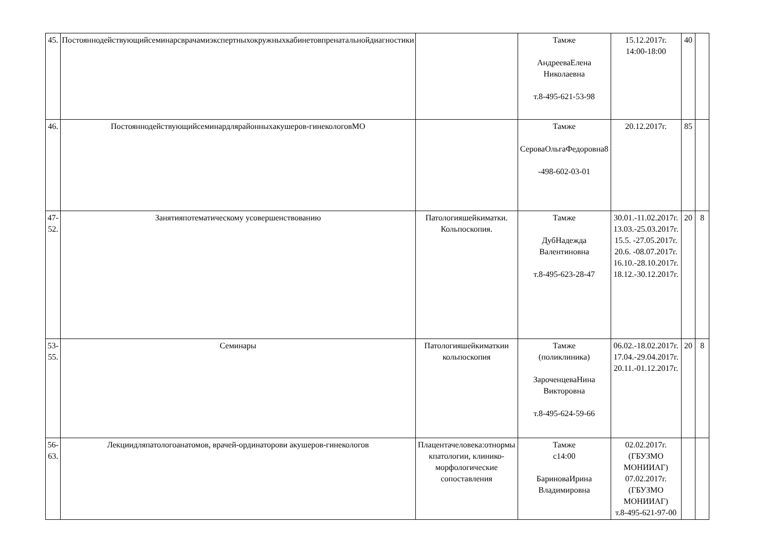| 45. | Постояннодействующийсеминарсврачамиэкспертныхокружныхкабинетовпренатальнойдиагностики | | Тамже АндрееваЕлена Николаевна т.8-495-621-53-98 | 15.12.2017г. 14:00-18:00 | 40 | |
| 46. | Постояннодействующийсеминардлярайонныхакушеров-гинекологовМО | | Тамже СероваОльгаФедоровна8 -498-602-03-01 | 20.12.2017г. | 85 | |
| 47- 52. | Занятияпотематическому усовершенствованию | Патологияшейкиматки. Кольпоскопия. | Тамже ДубНадежда Валентиновна т.8-495-623-28-47 | 30.01.-11.02.2017г. 13.03.-25.03.2017г. 15.5. -27.05.2017г. 20.6. -08.07.2017г. 16.10.-28.10.2017г. 18.12.-30.12.2017г. | 20 | 8 |
| 53- 55. | Семинары | Патологияшейкиматкии кольпоскопия | Тамже (поликлиника) ЗароченцеваНина Викторовна т.8-495-624-59-66 | 06.02.-18.02.2017г. 17.04.-29.04.2017г. 20.11.-01.12.2017г. | 20 | 8 |
| 56- 63. | Лекциидляпатологоанатомов, врачей-ординаторови акушеров-гинекологов | Плацентачеловека:отнормы кпатологии, клинико-морфологические сопоставления | Тамже с14:00 БариноваИрина Владимировна | 02.02.2017г.(ГБУЗМО МОНИИАГ) 07.02.2017г.(ГБУЗМО МОНИИАГ) т.8-495-621-97-00 | | |